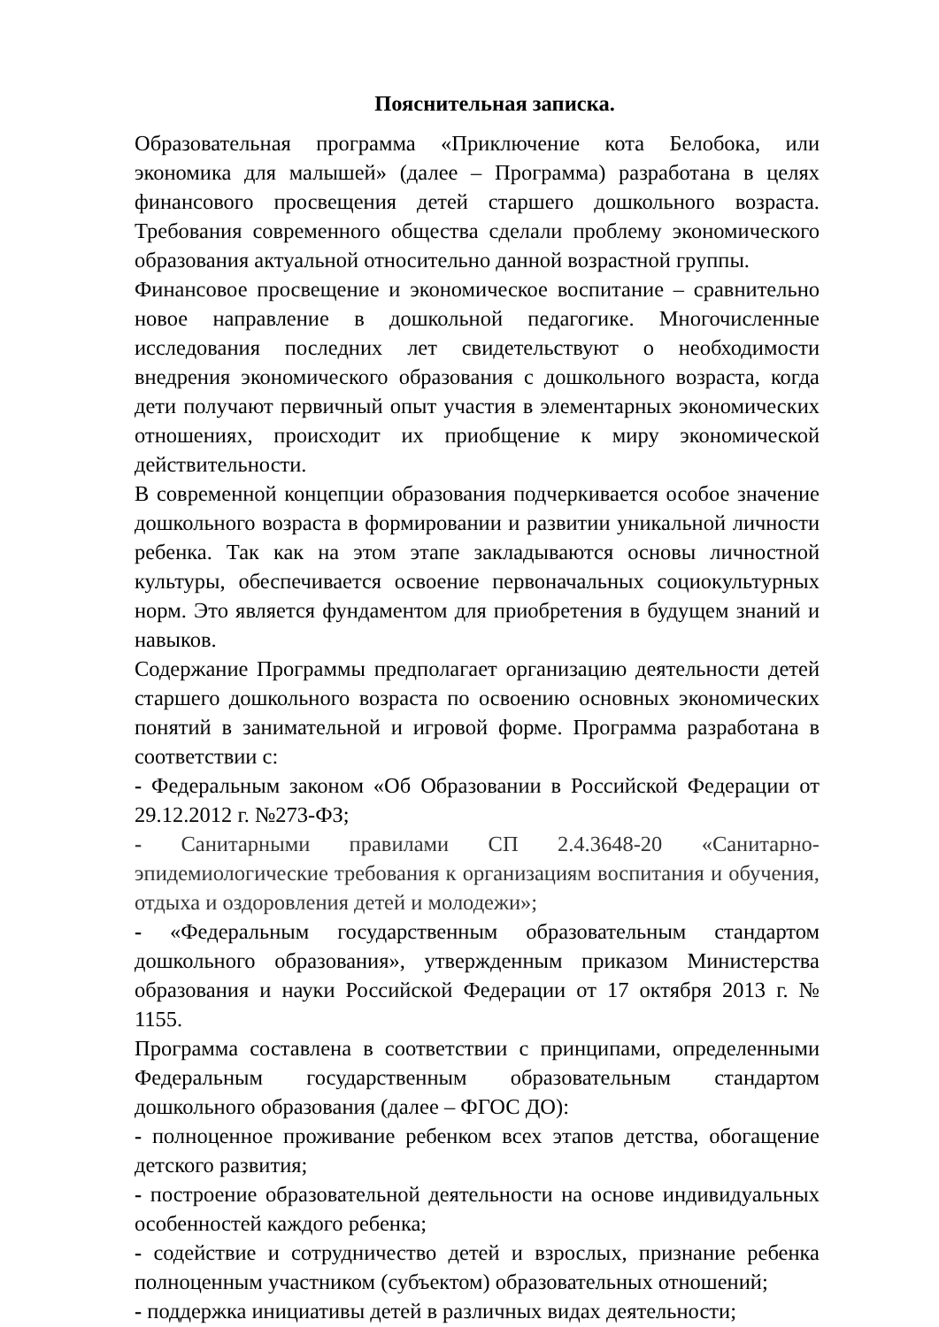Пояснительная записка.
Образовательная программа «Приключение кота Белобока, или экономика для малышей» (далее – Программа) разработана в целях финансового просвещения детей старшего дошкольного возраста. Требования современного общества сделали проблему экономического образования актуальной относительно данной возрастной группы.
Финансовое просвещение и экономическое воспитание – сравнительно новое направление в дошкольной педагогике. Многочисленные исследования последних лет свидетельствуют о необходимости внедрения экономического образования с дошкольного возраста, когда дети получают первичный опыт участия в элементарных экономических отношениях, происходит их приобщение к миру экономической действительности.
В современной концепции образования подчеркивается особое значение дошкольного возраста в формировании и развитии уникальной личности ребенка. Так как на этом этапе закладываются основы личностной культуры, обеспечивается освоение первоначальных социокультурных норм. Это является фундаментом для приобретения в будущем знаний и навыков.
Содержание Программы предполагает организацию деятельности детей старшего дошкольного возраста по освоению основных экономических понятий в занимательной и игровой форме. Программа разработана в соответствии с:
- Федеральным законом «Об Образовании в Российской Федерации от 29.12.2012 г. №273-ФЗ;
- Санитарными правилами СП 2.4.3648-20 «Санитарно- эпидемиологические требования к организациям воспитания и обучения, отдыха и оздоровления детей и молодежи»;
- «Федеральным государственным образовательным стандартом дошкольного образования», утвержденным приказом Министерства образования и науки Российской Федерации от 17 октября 2013 г. № 1155.
Программа составлена в соответствии с принципами, определенными Федеральным государственным образовательным стандартом дошкольного образования (далее – ФГОС ДО):
- полноценное проживание ребенком всех этапов детства, обогащение детского развития;
- построение образовательной деятельности на основе индивидуальных особенностей каждого ребенка;
- содействие и сотрудничество детей и взрослых, признание ребенка полноценным участником (субъектом) образовательных отношений;
- поддержка инициативы детей в различных видах деятельности;